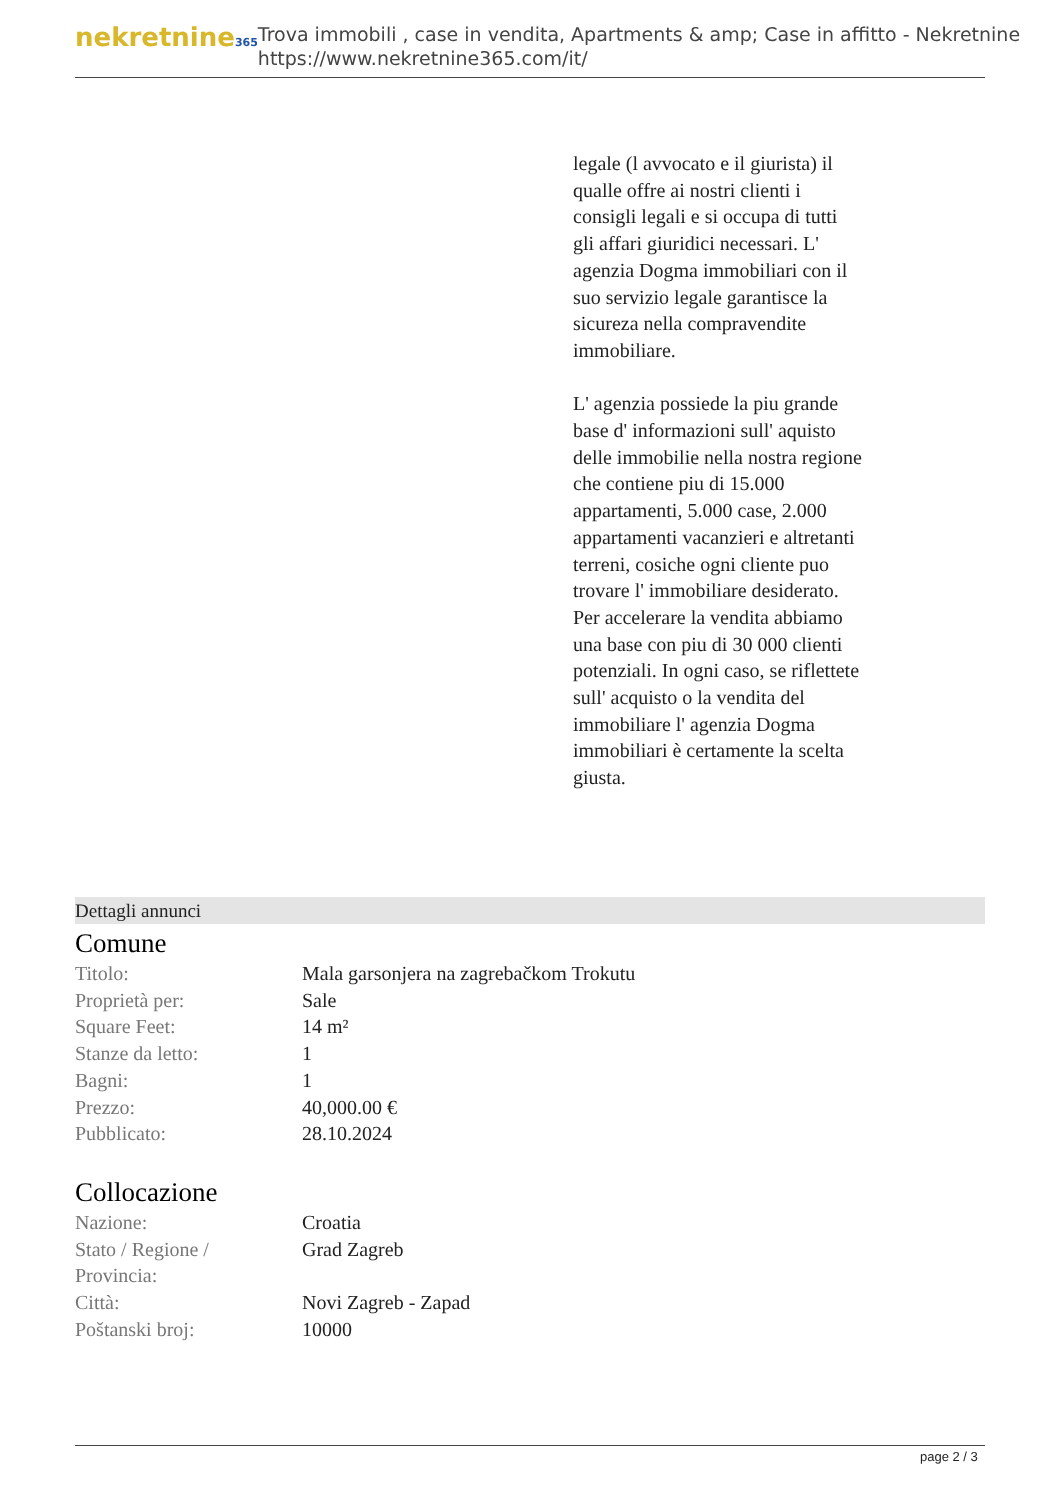nekretnine365
Trova immobili , case in vendita, Apartments & amp; Case in affitto - Nekretnine
https://www.nekretnine365.com/it/
legale (l avvocato e il giurista) il qualle offre ai nostri clienti i consigli legali e si occupa di tutti gli affari giuridici necessari. L' agenzia Dogma immobiliari con il suo servizio legale garantisce la sicureza nella compravendite immobiliare.
L' agenzia possiede la piu grande base d' informazioni sull' aquisto delle immobilie nella nostra regione che contiene piu di 15.000 appartamenti, 5.000 case, 2.000 appartamenti vacanzieri e altretanti terreni, cosiche ogni cliente puo trovare l' immobiliare desiderato. Per accelerare la vendita abbiamo una base con piu di 30 000 clienti potenziali. In ogni caso, se riflettete sull' acquisto o la vendita del immobiliare l' agenzia Dogma immobiliari è certamente la scelta giusta.
Dettagli annunci
Comune
| Titolo: | Mala garsonjera na zagrebačkom Trokutu |
| Proprietà per: | Sale |
| Square Feet: | 14 m² |
| Stanze da letto: | 1 |
| Bagni: | 1 |
| Prezzo: | 40,000.00 € |
| Pubblicato: | 28.10.2024 |
Collocazione
| Nazione: | Croatia |
| Stato / Regione / Provincia: | Grad Zagreb |
| Città: | Novi Zagreb - Zapad |
| Poštanski broj: | 10000 |
page 2 / 3